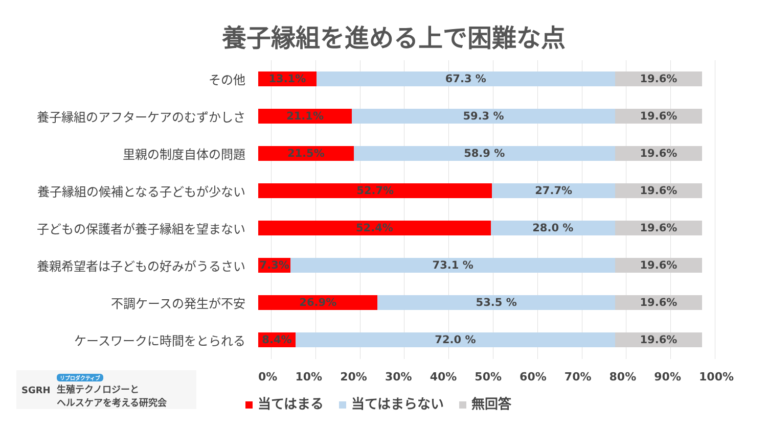養子縁組を進める上で困難な点
その他
13.1% 67.3 % 19.6%
養子縁組のアフターケアのむずかしさ
21.1% 59.3 % 19.6%
里親の制度自体の問題
21.5% 58.9 % 19.6%
養子縁組の候補となる子どもが少ない
52.7% 27.7% 19.6%
子どもの保護者が養子縁組を望まない
52.4% 28.0 % 19.6%
養親希望者は子どもの好みがうるさい
7.3% 73.1 % 19.6%
不調ケースの発生が不安
26.9% 53.5 % 19.6%
ケースワークに時間をとられる
8.4% 72.0 % 19.6%
0% 10% 20% 30% 40% 50% 60% 70% 80% 90% 100%
当てはまる 当てはまらない 無回答
SGRH
リプロダクティブ
生殖テクノロジーと
ヘルスケアを考える研究会